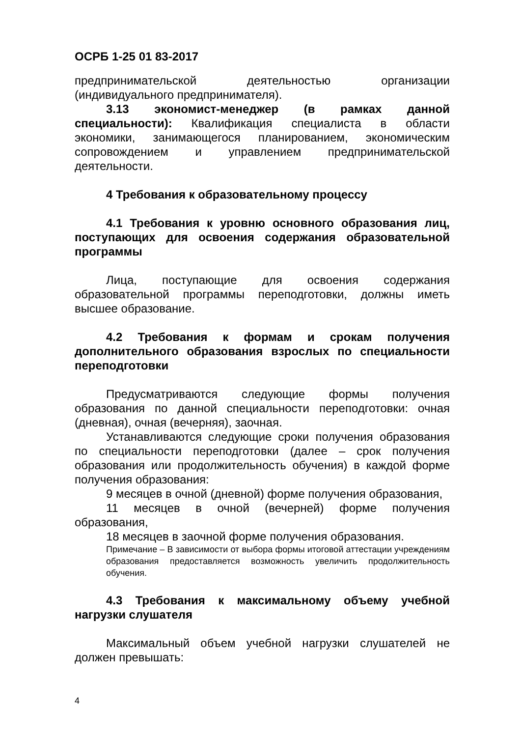ОСРБ 1-25 01 83-2017
предпринимательской деятельностью организации (индивидуального предпринимателя).
3.13 экономист-менеджер (в рамках данной специальности): Квалификация специалиста в области экономики, занимающегося планированием, экономическим сопровождением и управлением предпринимательской деятельности.
4 Требования к образовательному процессу
4.1 Требования к уровню основного образования лиц, поступающих для освоения содержания образовательной программы
Лица, поступающие для освоения содержания образовательной программы переподготовки, должны иметь высшее образование.
4.2 Требования к формам и срокам получения дополнительного образования взрослых по специальности переподготовки
Предусматриваются следующие формы получения образования по данной специальности переподготовки: очная (дневная), очная (вечерняя), заочная.
Устанавливаются следующие сроки получения образования по специальности переподготовки (далее – срок получения образования или продолжительность обучения) в каждой форме получения образования:
9 месяцев в очной (дневной) форме получения образования,
11 месяцев в очной (вечерней) форме получения образования,
18 месяцев в заочной форме получения образования.
Примечание – В зависимости от выбора формы итоговой аттестации учреждениям образования предоставляется возможность увеличить продолжительность обучения.
4.3 Требования к максимальному объему учебной нагрузки слушателя
Максимальный объем учебной нагрузки слушателей не должен превышать:
4